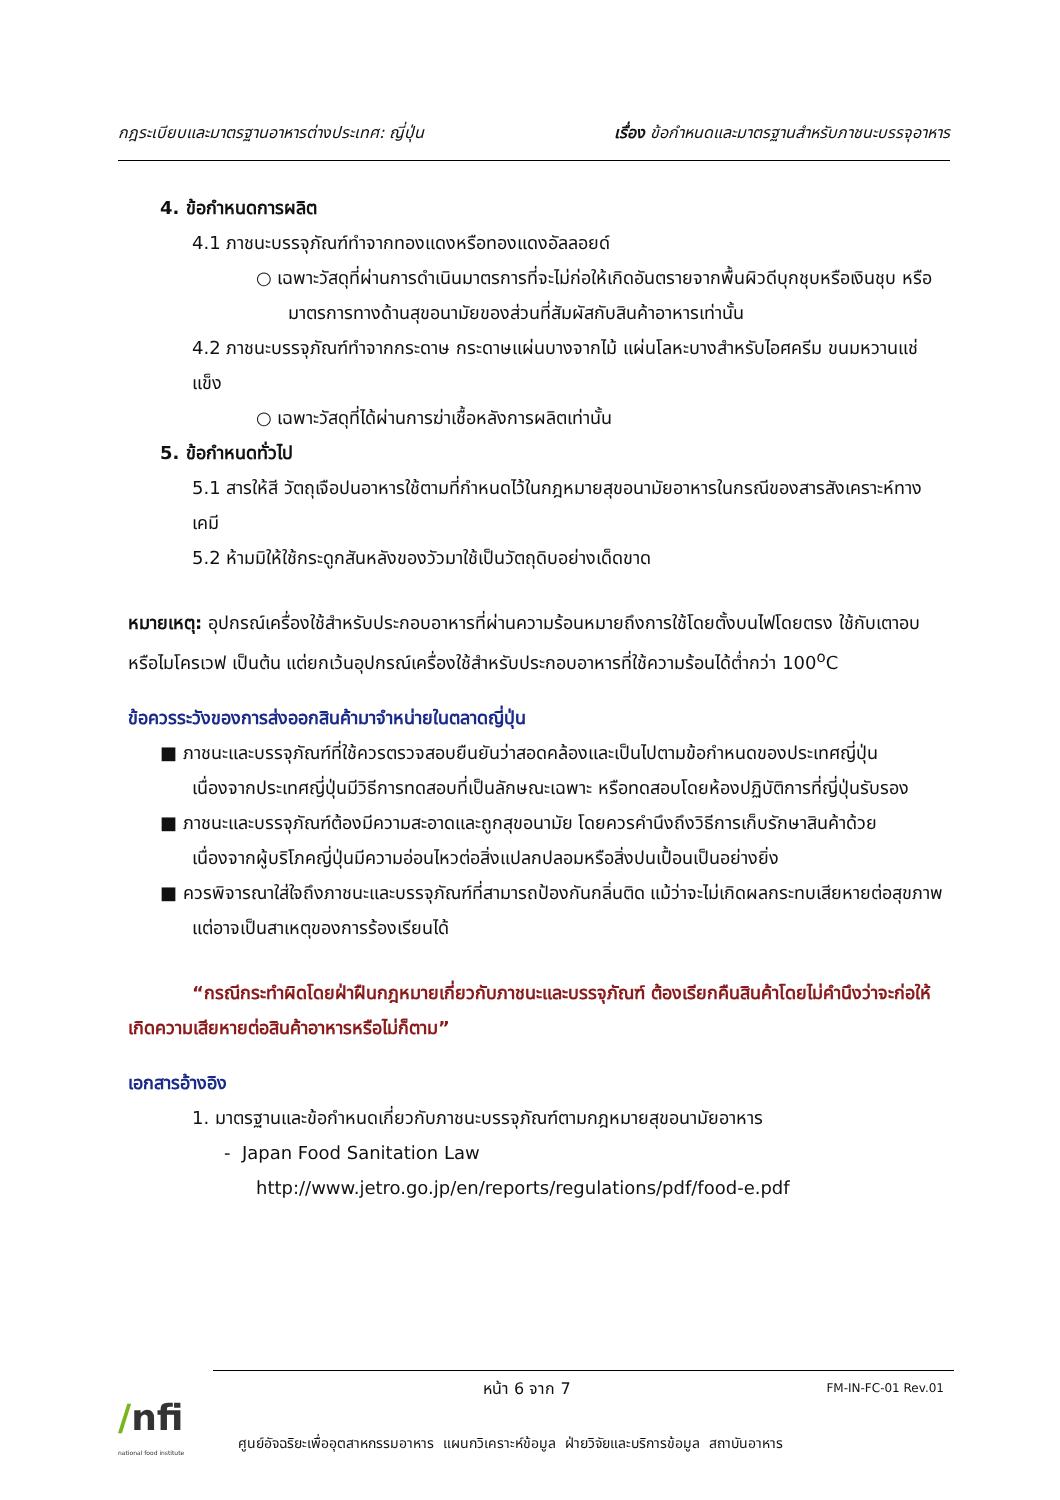กฎระเบียบและมาตรฐานอาหารต่างประเทศ: ญี่ปุ่น เรื่อง ข้อกำหนดและมาตรฐานสำหรับภาชนะบรรจุอาหาร
4. ข้อกำหนดการผลิต
4.1 ภาชนะบรรจุภัณฑ์ทำจากทองแดงหรือทองแดงอัลลอยด์
○ เฉพาะวัสดุที่ผ่านการดำเนินมาตรการที่จะไม่ก่อให้เกิดอันตรายจากพื้นผิวดีบุกชุบหรือเงินชุบ หรือมาตรการทางด้านสุขอนามัยของส่วนที่สัมผัสกับสินค้าอาหารเท่านั้น
4.2 ภาชนะบรรจุภัณฑ์ทำจากกระดาษ กระดาษแผ่นบางจากไม้ แผ่นโลหะบางสำหรับไอศครีม ขนมหวานแช่แข็ง
○ เฉพาะวัสดุที่ได้ผ่านการฆ่าเชื้อหลังการผลิตเท่านั้น
5. ข้อกำหนดทั่วไป
5.1 สารให้สี วัตถุเจือปนอาหารใช้ตามที่กำหนดไว้ในกฎหมายสุขอนามัยอาหารในกรณีของสารสังเคราะห์ทางเคมี
5.2 ห้ามมิให้ใช้กระดูกสันหลังของวัวมาใช้เป็นวัตถุดิบอย่างเด็ดขาด
หมายเหตุ: อุปกรณ์เครื่องใช้สำหรับประกอบอาหารที่ผ่านความร้อนหมายถึงการใช้โดยตั้งบนไฟโดยตรง ใช้กับเตาอบ หรือไมโครเวฟ เป็นต้น แต่ยกเว้นอุปกรณ์เครื่องใช้สำหรับประกอบอาหารที่ใช้ความร้อนได้ต่ำกว่า 100<sup>o</sup>C
ข้อควรระวังของการส่งออกสินค้ามาจำหน่ายในตลาดญี่ปุ่น
■ ภาชนะและบรรจุภัณฑ์ที่ใช้ควรตรวจสอบยืนยันว่าสอดคล้องและเป็นไปตามข้อกำหนดของประเทศญี่ปุ่น เนื่องจากประเทศญี่ปุ่นมีวิธีการทดสอบที่เป็นลักษณะเฉพาะ หรือทดสอบโดยห้องปฏิบัติการที่ญี่ปุ่นรับรอง
■ ภาชนะและบรรจุภัณฑ์ต้องมีความสะอาดและถูกสุขอนามัย โดยควรคำนึงถึงวิธีการเก็บรักษาสินค้าด้วย เนื่องจากผู้บริโภคญี่ปุ่นมีความอ่อนไหวต่อสิ่งแปลกปลอมหรือสิ่งปนเปื้อนเป็นอย่างยิ่ง
■ ควรพิจารณาใส่ใจถึงภาชนะและบรรจุภัณฑ์ที่สามารถป้องกันกลิ่นติด แม้ว่าจะไม่เกิดผลกระทบเสียหายต่อสุขภาพแต่อาจเป็นสาเหตุของการร้องเรียนได้
“กรณีกระทำผิดโดยฝ่าฝืนกฎหมายเกี่ยวกับภาชนะและบรรจุภัณฑ์ ต้องเรียกคืนสินค้าโดยไม่คำนึงว่าจะก่อให้เกิดความเสียหายต่อสินค้าอาหารหรือไม่ก็ตาม”
เอกสารอ้างอิง
1. มาตรฐานและข้อกำหนดเกี่ยวกับภาชนะบรรจุภัณฑ์ตามกฎหมายสุขอนามัยอาหาร
- Japan Food Sanitation Law
http://www.jetro.go.jp/en/reports/regulations/pdf/food-e.pdf
/nfi
national food institute
หน้า 6 จาก 7 FM-IN-FC-01 Rev.01
ศูนย์อัจฉริยะเพื่ออุตสาหกรรมอาหาร แผนกวิเคราะห์ข้อมูล ฝ่ายวิจัยและบริการข้อมูล สถาบันอาหาร